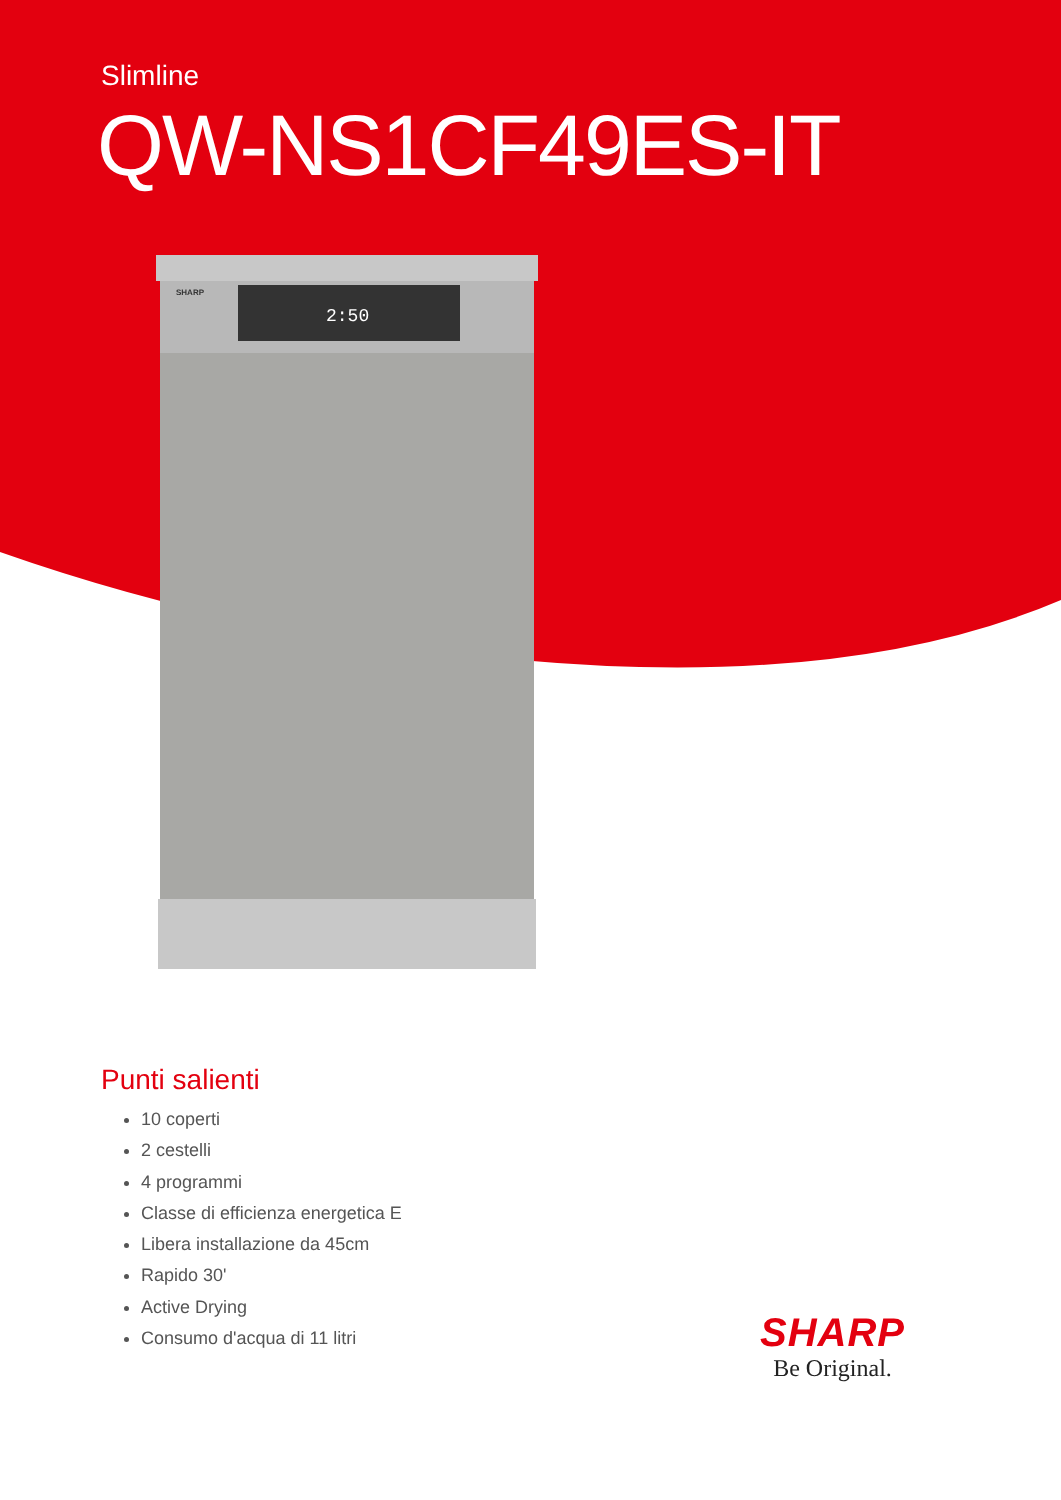Slimline
QW-NS1CF49ES-IT
SHARP
2:50
Punti salienti
10 coperti
2 cestelli
4 programmi
Classe di efficienza energetica E
Libera installazione da 45cm
Rapido 30'
Active Drying
Consumo d'acqua di 11 litri
SHARP
Be Original.